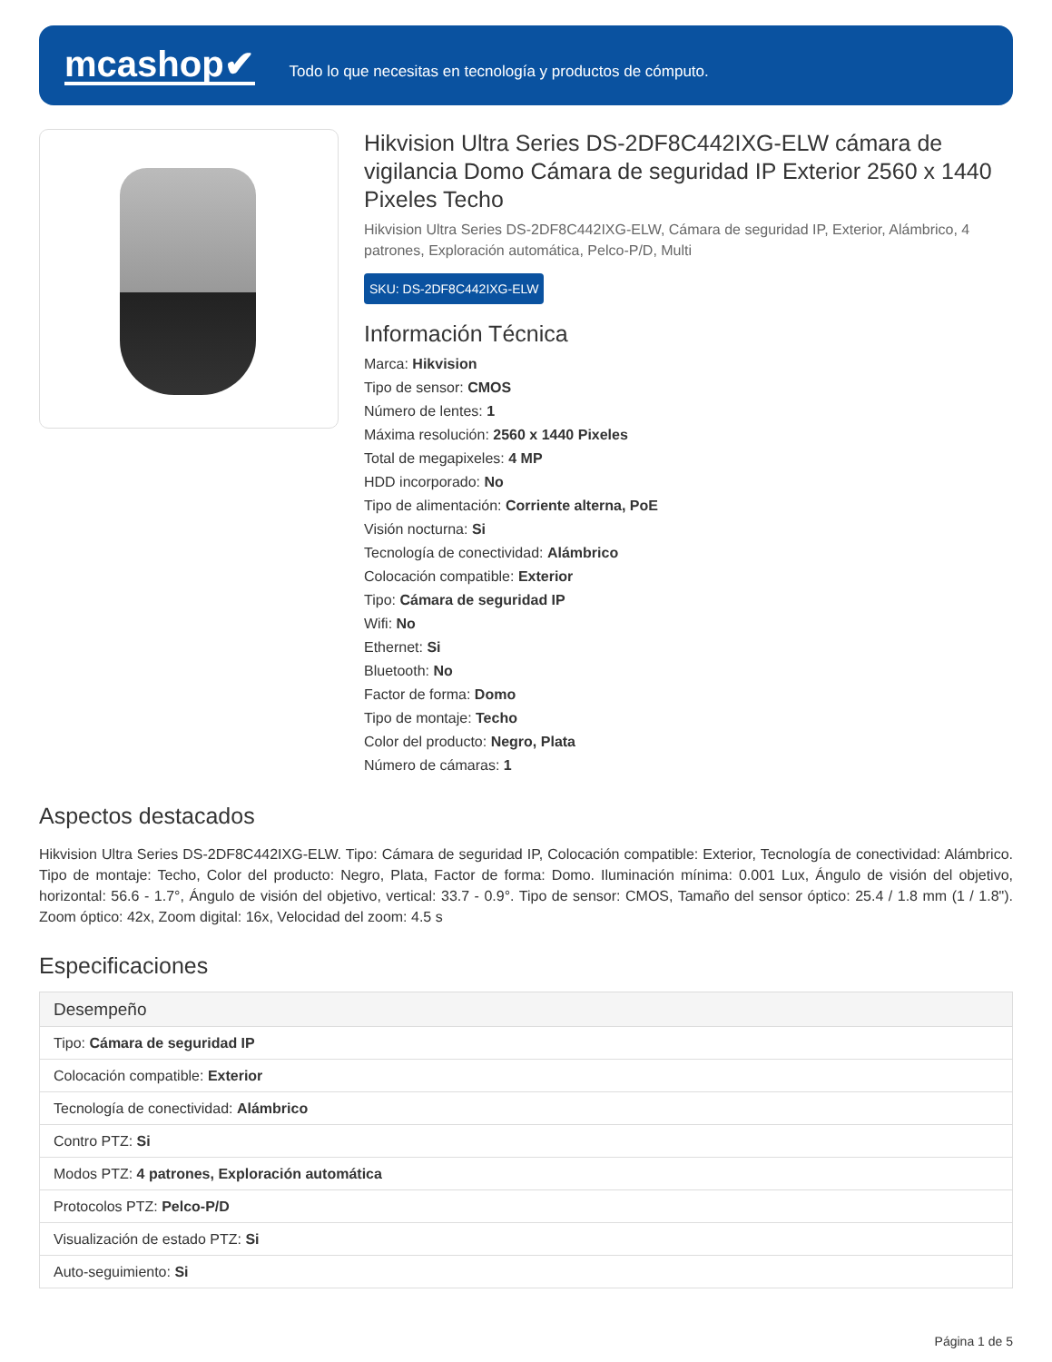mcashop✔
Todo lo que necesitas en tecnología y productos de cómputo.
Hikvision Ultra Series DS-2DF8C442IXG-ELW cámara de vigilancia Domo Cámara de seguridad IP Exterior 2560 x 1440 Pixeles Techo
Hikvision Ultra Series DS-2DF8C442IXG-ELW, Cámara de seguridad IP, Exterior, Alámbrico, 4 patrones, Exploración automática, Pelco-P/D, Multi
SKU: DS-2DF8C442IXG-ELW
Información Técnica
Marca: Hikvision
Tipo de sensor: CMOS
Número de lentes: 1
Máxima resolución: 2560 x 1440 Pixeles
Total de megapixeles: 4 MP
HDD incorporado: No
Tipo de alimentación: Corriente alterna, PoE
Visión nocturna: Si
Tecnología de conectividad: Alámbrico
Colocación compatible: Exterior
Tipo: Cámara de seguridad IP
Wifi: No
Ethernet: Si
Bluetooth: No
Factor de forma: Domo
Tipo de montaje: Techo
Color del producto: Negro, Plata
Número de cámaras: 1
Aspectos destacados
Hikvision Ultra Series DS-2DF8C442IXG-ELW. Tipo: Cámara de seguridad IP, Colocación compatible: Exterior, Tecnología de conectividad: Alámbrico. Tipo de montaje: Techo, Color del producto: Negro, Plata, Factor de forma: Domo. Iluminación mínima: 0.001 Lux, Ángulo de visión del objetivo, horizontal: 56.6 - 1.7°, Ángulo de visión del objetivo, vertical: 33.7 - 0.9°. Tipo de sensor: CMOS, Tamaño del sensor óptico: 25.4 / 1.8 mm (1 / 1.8"). Zoom óptico: 42x, Zoom digital: 16x, Velocidad del zoom: 4.5 s
Especificaciones
| Desempeño |
| --- |
| Tipo: Cámara de seguridad IP |
| Colocación compatible: Exterior |
| Tecnología de conectividad: Alámbrico |
| Contro PTZ: Si |
| Modos PTZ: 4 patrones, Exploración automática |
| Protocolos PTZ: Pelco-P/D |
| Visualización de estado PTZ: Si |
| Auto-seguimiento: Si |
Página 1 de 5